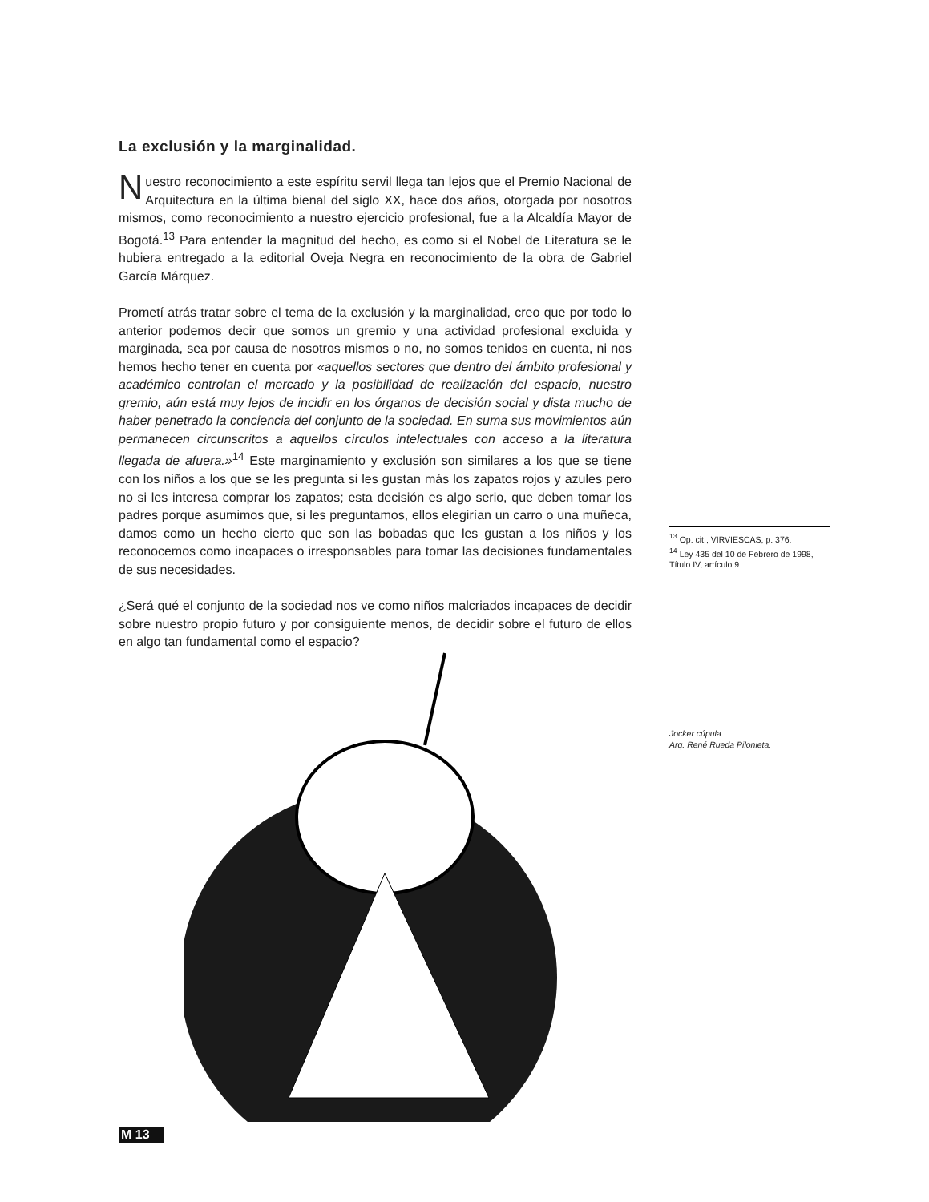La exclusión y la marginalidad.
Nuestro reconocimiento a este espíritu servil llega tan lejos que el Premio Nacional de Arquitectura en la última bienal del siglo XX, hace dos años, otorgada por nosotros mismos, como reconocimiento a nuestro ejercicio profesional, fue a la Alcaldía Mayor de Bogotá.<sup>13</sup> Para entender la magnitud del hecho, es como si el Nobel de Literatura se le hubiera entregado a la editorial Oveja Negra en reconocimiento de la obra de Gabriel García Márquez.
Prometí atrás tratar sobre el tema de la exclusión y la marginalidad, creo que por todo lo anterior podemos decir que somos un gremio y una actividad profesional excluida y marginada, sea por causa de nosotros mismos o no, no somos tenidos en cuenta, ni nos hemos hecho tener en cuenta por «aquellos sectores que dentro del ámbito profesional y académico controlan el mercado y la posibilidad de realización del espacio, nuestro gremio, aún está muy lejos de incidir en los órganos de decisión social y dista mucho de haber penetrado la conciencia del conjunto de la sociedad. En suma sus movimientos aún permanecen circunscritos a aquellos círculos intelectuales con acceso a la literatura llegada de afuera.»<sup>14</sup> Este marginamiento y exclusión son similares a los que se tiene con los niños a los que se les pregunta si les gustan más los zapatos rojos y azules pero no si les interesa comprar los zapatos; esta decisión es algo serio, que deben tomar los padres porque asumimos que, si les preguntamos, ellos elegirían un carro o una muñeca, damos como un hecho cierto que son las bobadas que les gustan a los niños y los reconocemos como incapaces o irresponsables para tomar las decisiones fundamentales de sus necesidades.
¿Será qué el conjunto de la sociedad nos ve como niños malcriados incapaces de decidir sobre nuestro propio futuro y por consiguiente menos, de decidir sobre el futuro de ellos en algo tan fundamental como el espacio?
<sup>13</sup> Op. cit., VIRVIESCAS, p. 376.
<sup>14</sup> Ley 435 del 10 de Febrero de 1998, Título IV, artículo 9.
Jocker cúpula.
Arq. René Rueda Pilonieta.
M 13